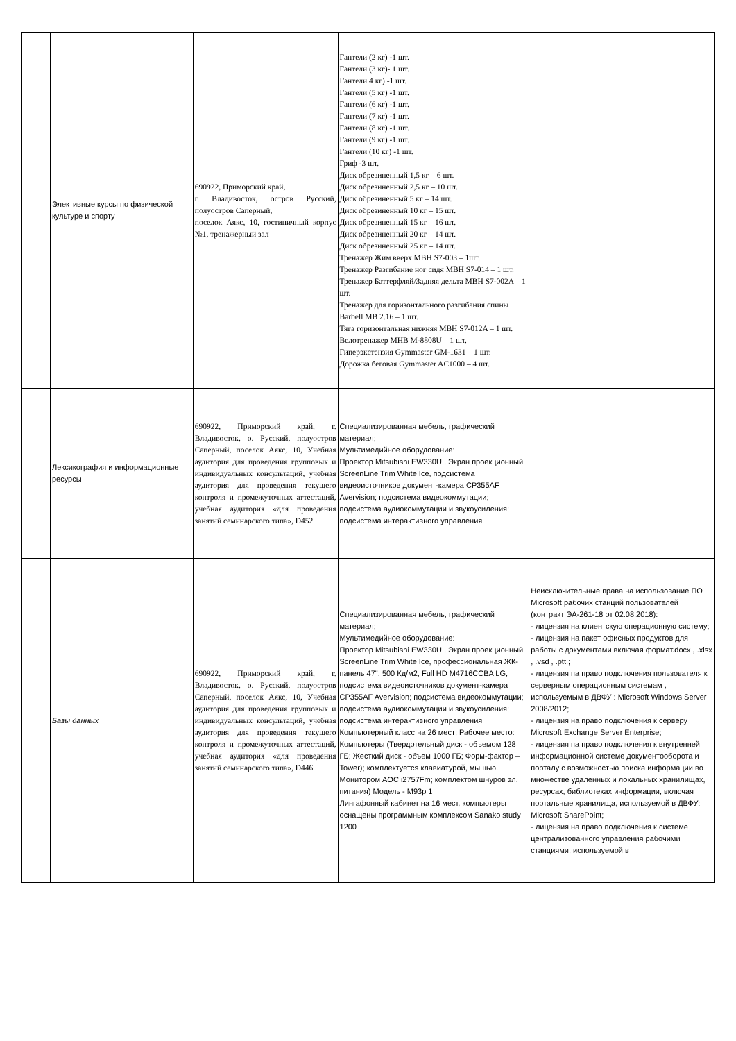| | Элективные курсы по физической культуре и спорту | 690922, Приморский край, г. Владивосток, остров Русский, полуостров Саперный, поселок Аякс, 10, гостиничный корпус №1, тренажерный зал | Гантели (2 кг) -1 шт. Гантели (3 кг)- 1 шт. Гантели 4 кг) -1 шт. Гантели (5 кг) -1 шт. Гантели (6 кг) -1 шт. Гантели (7 кг) -1 шт. Гантели (8 кг) -1 шт. Гантели (9 кг) -1 шт. Гантели (10 кг) -1 шт. Гриф -3 шт. Диск обрезиненный 1,5 кг – 6 шт. Диск обрезиненный 2,5 кг – 10 шт. Диск обрезиненный 5 кг – 14 шт. Диск обрезиненный 10 кг – 15 шт. Диск обрезиненный 15 кг – 16 шт. Диск обрезиненный 20 кг – 14 шт. Диск обрезиненный 25 кг – 14 шт. Тренажер Жим вверх MBH S7-003 – 1шт. Тренажер Разгибание ног сидя MBH S7-014 – 1 шт. Тренажер Баттерфляй/Задняя дельта MBH S7-002A – 1 шт. Тренажер для горизонтального разгибания спины Barbell MB 2.16 – 1 шт. Тяга горизонтальная нижняя MBH S7-012A – 1 шт. Велотренажер MHB M-8808U – 1 шт. Гиперэкстензия Gymmaster GM-1631 – 1 шт. Дорожка беговая Gymmaster AC1000 – 4 шт. | |
| | Лексикография и информационные ресурсы | 690922, Приморский край, г. Владивосток, о. Русский, полуостров Саперный, поселок Аякс, 10, Учебная аудитория для проведения групповых и индивидуальных консультаций, учебная аудитория для проведения текущего контроля и промежуточных аттестаций, учебная аудитория «для проведения занятий семинарского типа», D452 | Специализированная мебель, графический материал; Мультимедийное оборудование: Проектор Mitsubishi EW330U , Экран проекционный ScreenLine Trim White Ice, подсистема видеоисточников документ-камера CP355AF Avervision; подсистема видеокоммутации; подсистема аудиокоммутации и звукоусиления; подсистема интерактивного управления | |
| | Базы данных | 690922, Приморский край, г. Владивосток, о. Русский, полуостров Саперный, поселок Аякс, 10, Учебная аудитория для проведения групповых и индивидуальных консультаций, учебная аудитория для проведения текущего контроля и промежуточных аттестаций, учебная аудитория «для проведения занятий семинарского типа», D446 | Специализированная мебель, графический материал; Мультимедийное оборудование: Проектор Mitsubishi EW330U , Экран проекционный ScreenLine Trim White Ice, профессиональная ЖК-панель 47", 500 Кд/м2, Full HD M4716CCBA LG, подсистема видеоисточников документ-камера CP355AF Avervision; подсистема видеокоммутации; подсистема аудиокоммутации и звукоусиления; подсистема интерактивного управления Компьютерный класс на 26 мест; Рабочее место: Компьютеры (Твердотельный диск - объемом 128 ГБ; Жесткий диск - объем 1000 ГБ; Форм-фактор – Tower); комплектуется клавиатурой, мышью. Монитором AOC i2757Fm; комплектом шнуров эл. питания) Модель - M93p 1 Лингафонный кабинет на 16 мест, компьютеры оснащены программным комплексом Sanako study 1200 | Неисключительные права на использование ПО Microsoft рабочих станций пользователей (контракт ЭА-261-18 от 02.08.2018): - лицензия на клиентскую операционную систему; - лицензия на пакет офисных продуктов для работы с документами включая формат.docx , .xlsx , .vsd , .ptt.; - лицензия па право подключения пользователя к серверным операционным системам , используемым в ДВФУ : Microsoft Windows Server 2008/2012; - лицензия на право подключения к серверу Microsoft Exchange Server Enterprise; - лицензия па право подключения к внутренней информационной системе документооборота и порталу с возможностью поиска информации во множестве удаленных и локальных хранилищах, ресурсах, библиотеках информации, включая портальные хранилища, используемой в ДВФУ: Microsoft SharePoint; - лицензия на право подключения к системе централизованного управления рабочими станциями, используемой в |